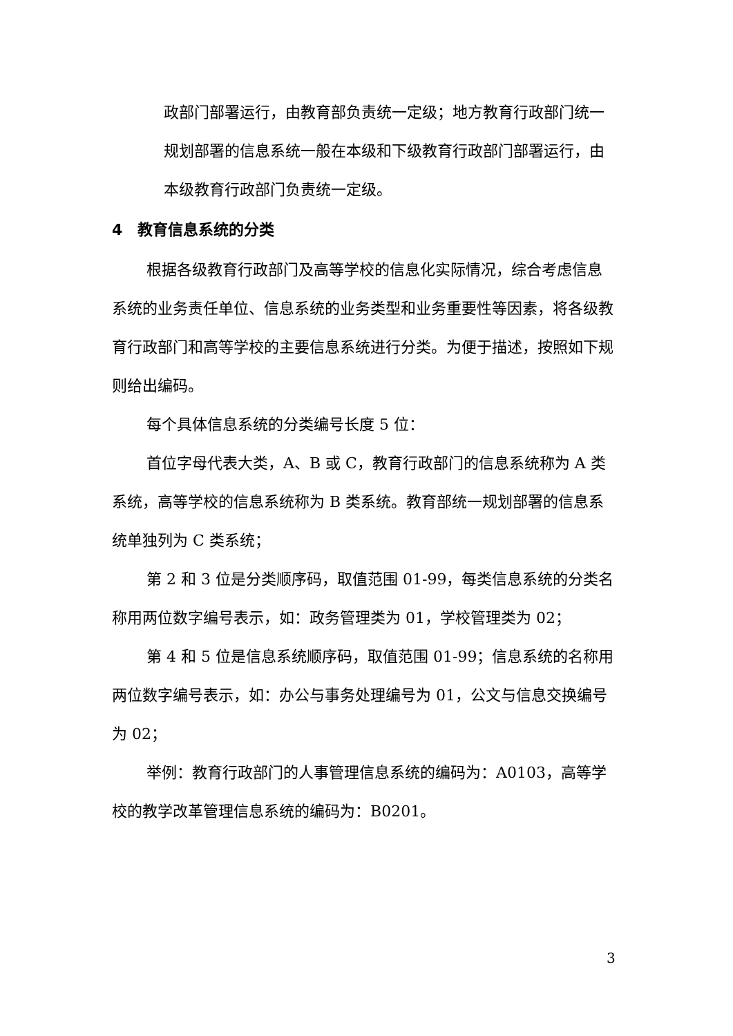政部门部署运行，由教育部负责统一定级；地方教育行政部门统一规划部署的信息系统一般在本级和下级教育行政部门部署运行，由本级教育行政部门负责统一定级。
4　教育信息系统的分类
根据各级教育行政部门及高等学校的信息化实际情况，综合考虑信息系统的业务责任单位、信息系统的业务类型和业务重要性等因素，将各级教育行政部门和高等学校的主要信息系统进行分类。为便于描述，按照如下规则给出编码。
每个具体信息系统的分类编号长度 5 位：
首位字母代表大类，A、B 或 C，教育行政部门的信息系统称为 A 类系统，高等学校的信息系统称为 B 类系统。教育部统一规划部署的信息系统单独列为 C 类系统；
第 2 和 3 位是分类顺序码，取值范围 01-99，每类信息系统的分类名称用两位数字编号表示，如：政务管理类为 01，学校管理类为 02；
第 4 和 5 位是信息系统顺序码，取值范围 01-99；信息系统的名称用两位数字编号表示，如：办公与事务处理编号为 01，公文与信息交换编号为 02；
举例：教育行政部门的人事管理信息系统的编码为：A0103，高等学校的教学改革管理信息系统的编码为：B0201。
3